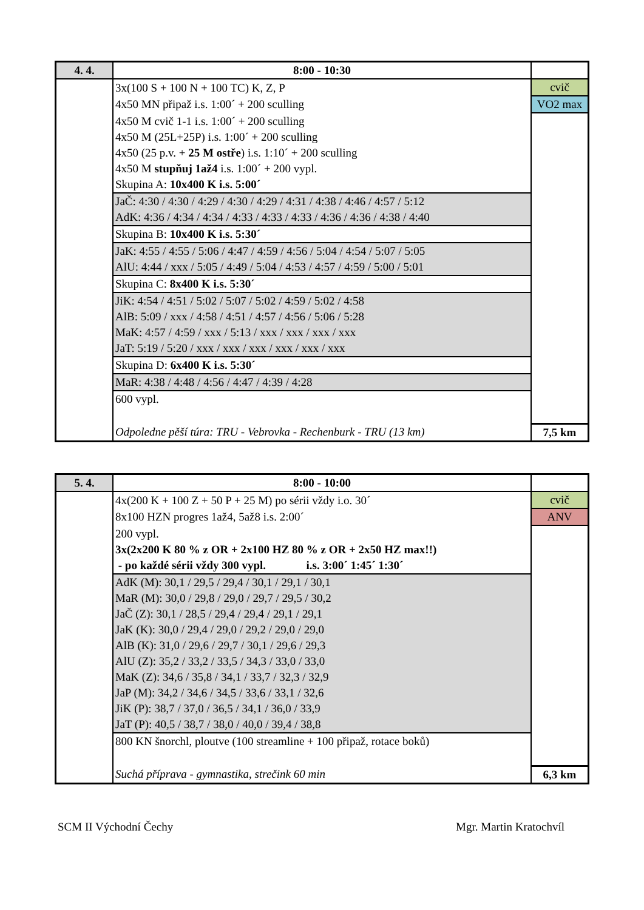| 4. 4. | 8:00 - 10:30 | |
| | 3x(100 S + 100 N + 100 TC) K, Z, P | cvič |
| | 4x50 MN připaž i.s. 1:00´ + 200 sculling | VO2 max |
| | 4x50 M cvič 1-1 i.s. 1:00´ + 200 sculling | |
| | 4x50 M (25L+25P) i.s. 1:00´ + 200 sculling | |
| | 4x50 (25 p.v. + 25 M ostře ) i.s. 1:10´ + 200 sculling | |
| | 4x50 M stupňuj 1až4 i.s. 1:00´ + 200 vypl. | |
| | Skupina A: 10x400 K i.s. 5:00´ | |
| | JaČ: 4:30 / 4:30 / 4:29 / 4:30 / 4:29 / 4:31 / 4:38 / 4:46 / 4:57 / 5:12 | |
| | AdK: 4:36 / 4:34 / 4:34 / 4:33 / 4:33 / 4:33 / 4:36 / 4:36 / 4:38 / 4:40 | |
| | Skupina B: 10x400 K i.s. 5:30´ | |
| | JaK: 4:55 / 4:55 / 5:06 / 4:47 / 4:59 / 4:56 / 5:04 / 4:54 / 5:07 / 5:05 | |
| | AlU: 4:44 / xxx / 5:05 / 4:49 / 5:04 / 4:53 / 4:57 / 4:59 / 5:00 / 5:01 | |
| | Skupina C: 8x400 K i.s. 5:30´ | |
| | JiK: 4:54 / 4:51 / 5:02 / 5:07 / 5:02 / 4:59 / 5:02 / 4:58 | |
| | AlB: 5:09 / xxx / 4:58 / 4:51 / 4:57 / 4:56 / 5:06 / 5:28 | |
| | MaK: 4:57 / 4:59 / xxx / 5:13 / xxx / xxx / xxx / xxx | |
| | JaT: 5:19 / 5:20 / xxx / xxx / xxx / xxx / xxx / xxx | |
| | Skupina D: 6x400 K i.s. 5:30´ | |
| | MaR: 4:38 / 4:48 / 4:56 / 4:47 / 4:39 / 4:28 | |
| | 600 vypl. | |
| | Odpoledne pěší túra: TRU - Vebrovka - Rechenburk - TRU (13 km) | 7,5 km |
| 5. 4. | 8:00 - 10:00 | |
| | 4x(200 K + 100 Z + 50 P + 25 M) po sérii vždy i.o. 30´ | cvič |
| | 8x100 HZN progres 1až4, 5až8 i.s. 2:00´ | ANV |
| | 200 vypl. | |
| | 3x(2x200 K 80 % z OR + 2x100 HZ 80 % z OR + 2x50 HZ max!!) | |
| | - po každé sérii vždy 300 vypl. i.s. 3:00´ 1:45´ 1:30´ | |
| | AdK (M): 30,1 / 29,5 / 29,4 / 30,1 / 29,1 / 30,1 | |
| | MaR (M): 30,0 / 29,8 / 29,0 / 29,7 / 29,5 / 30,2 | |
| | JaČ (Z): 30,1 / 28,5 / 29,4 / 29,4 / 29,1 / 29,1 | |
| | JaK (K): 30,0 / 29,4 / 29,0 / 29,2 / 29,0 / 29,0 | |
| | AlB (K): 31,0 / 29,6 / 29,7 / 30,1 / 29,6 / 29,3 | |
| | AlU (Z): 35,2 / 33,2 / 33,5 / 34,3 / 33,0 / 33,0 | |
| | MaK (Z): 34,6 / 35,8 / 34,1 / 33,7 / 32,3 / 32,9 | |
| | JaP (M): 34,2 / 34,6 / 34,5 / 33,6 / 33,1 / 32,6 | |
| | JiK (P): 38,7 / 37,0 / 36,5 / 34,1 / 36,0 / 33,9 | |
| | JaT (P): 40,5 / 38,7 / 38,0 / 40,0 / 39,4 / 38,8 | |
| | 800 KN šnorchl, ploutve (100 streamline + 100 připaž, rotace boků) | |
| | Suchá příprava - gymnastika, strečink 60 min | 6,3 km |
SCM II Východní Čechy Mgr. Martin Kratochvíl